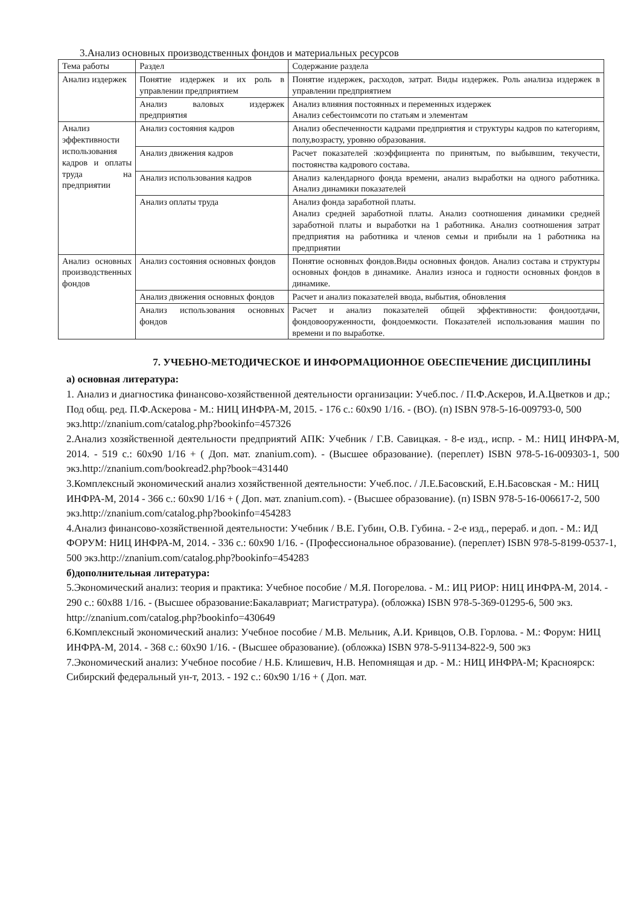3.Анализ основных производственных фондов и материальных ресурсов
| Тема работы | Раздел | Содержание раздела |
| --- | --- | --- |
| Анализ издержек | Понятие издержек и их роль в управлении предприятием | Понятие издержек, расходов, затрат. Виды издержек. Роль анализа издержек в управлении предприятием |
| | Анализ валовых издержек предприятия | Анализ влияния постоянных и переменных издержек Анализ себестоимсоти по статьям и элементам |
| Анализ эффективности использования кадров и оплаты труда на предприятии | Анализ состояния кадров | Анализ обеспеченности кадрами предприятия и структуры кадров по категориям, полу,возрасту, уровню образования. |
| | Анализ движения кадров | Расчет показателей :коэффициента по принятым, по выбывшим, текучести, постоянства кадрового состава. |
| | Анализ использования кадров | Анализ календарного фонда времени, анализ выработки на одного работника. Анализ динамики показателей |
| | Анализ оплаты труда | Анализ фонда заработной платы. Анализ средней заработной платы. Анализ соотношения динамики средней заработной платы и выработки на 1 работника. Анализ соотношения затрат предприятия на работника и членов семьи и прибыли на 1 работника на предприятии |
| Анализ основных производственных фондов | Анализ состояния основных фондов | Понятие основных фондов.Виды основных фондов. Анализ состава и структуры основных фондов в динамике. Анализ износа и годности основных фондов в динамике. |
| | Анализ движения основных фондов | Расчет и анализ показателей ввода, выбытия, обновления |
| | Анализ использования основных фондов | Расчет и анализ показателей общей эффективности: фондоотдачи, фондовооруженности, фондоемкости. Показателей использования машин по времени и по выработке. |
7. УЧЕБНО-МЕТОДИЧЕСКОЕ И ИНФОРМАЦИОННОЕ ОБЕСПЕЧЕНИЕ ДИСЦИПЛИНЫ
а) основная литература:
1. Анализ и диагностика финансово-хозяйственной деятельности организации: Учеб.пос. / П.Ф.Аскеров, И.А.Цветков и др.; Под общ. ред. П.Ф.Аскерова - М.: НИЦ ИНФРА-М, 2015. - 176 с.: 60x90 1/16. - (ВО). (п) ISBN 978-5-16-009793-0, 500 экз.http://znanium.com/catalog.php?bookinfo=457326
2.Анализ хозяйственной деятельности предприятий АПК: Учебник / Г.В. Савицкая. - 8-е изд., испр. - М.: НИЦ ИНФРА-М, 2014. - 519 с.: 60x90 1/16 + ( Доп. мат. znanium.com). - (Высшее образование). (переплет) ISBN 978-5-16-009303-1, 500 экз.http://znanium.com/bookread2.php?book=431440
3.Комплексный экономический анализ хозяйственной деятельности: Учеб.пос. / Л.Е.Басовский, Е.Н.Басовская - М.: НИЦ ИНФРА-М, 2014 - 366 с.: 60x90 1/16 + ( Доп. мат. znanium.com). - (Высшее образование). (п) ISBN 978-5-16-006617-2, 500 экз.http://znanium.com/catalog.php?bookinfo=454283
4.Анализ финансово-хозяйственной деятельности: Учебник / В.Е. Губин, О.В. Губина. - 2-е изд., перераб. и доп. - М.: ИД ФОРУМ: НИЦ ИНФРА-М, 2014. - 336 с.: 60x90 1/16. - (Профессиональное образование). (переплет) ISBN 978-5-8199-0537-1, 500 экз.http://znanium.com/catalog.php?bookinfo=454283
б)дополнительная литература:
5.Экономический анализ: теория и практика: Учебное пособие / М.Я. Погорелова. - М.: ИЦ РИОР: НИЦ ИНФРА-М, 2014. - 290 с.: 60x88 1/16. - (Высшее образование:Бакалавриат; Магистратура). (обложка) ISBN 978-5-369-01295-6, 500 экз.
http://znanium.com/catalog.php?bookinfo=430649
6.Комплексный экономический анализ: Учебное пособие / М.В. Мельник, А.И. Кривцов, О.В. Горлова. - М.: Форум: НИЦ ИНФРА-М, 2014. - 368 с.: 60x90 1/16. - (Высшее образование). (обложка) ISBN 978-5-91134-822-9, 500 экз
7.Экономический анализ: Учебное пособие / Н.Б. Клишевич, Н.В. Непомнящая и др. - М.: НИЦ ИНФРА-М; Красноярск: Сибирский федеральный ун-т, 2013. - 192 с.: 60x90 1/16 + ( Доп. мат.